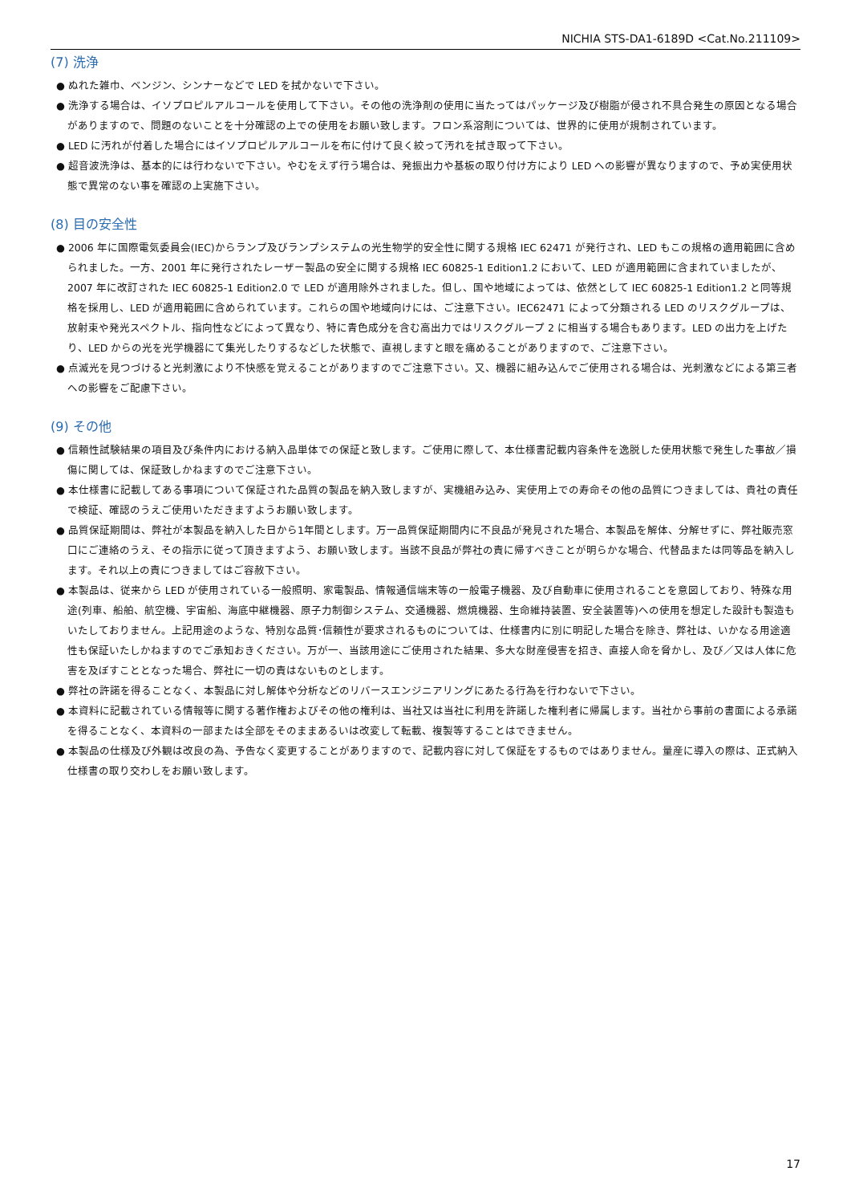NICHIA STS-DA1-6189D <Cat.No.211109>
(7) 洗浄
● ぬれた雑巾、ベンジン、シンナーなどで LED を拭かないで下さい。
● 洗浄する場合は、イソプロピルアルコールを使用して下さい。その他の洗浄剤の使用に当たってはパッケージ及び樹脂が侵され不具合発生の原因となる場合がありますので、問題のないことを十分確認の上での使用をお願い致します。フロン系溶剤については、世界的に使用が規制されています。
● LED に汚れが付着した場合にはイソプロピルアルコールを布に付けて良く絞って汚れを拭き取って下さい。
● 超音波洗浄は、基本的には行わないで下さい。やむをえず行う場合は、発振出力や基板の取り付け方により LED への影響が異なりますので、予め実使用状態で異常のない事を確認の上実施下さい。
(8) 目の安全性
● 2006 年に国際電気委員会(IEC)からランプ及びランプシステムの光生物学的安全性に関する規格 IEC 62471 が発行され、LED もこの規格の適用範囲に含められました。一方、2001 年に発行されたレーザー製品の安全に関する規格 IEC 60825-1 Edition1.2 において、LED が適用範囲に含まれていましたが、2007 年に改訂された IEC 60825-1 Edition2.0 で LED が適用除外されました。但し、国や地域によっては、依然として IEC 60825-1 Edition1.2 と同等規格を採用し、LED が適用範囲に含められています。これらの国や地域向けには、ご注意下さい。IEC62471 によって分類される LED のリスクグループは、放射束や発光スペクトル、指向性などによって異なり、特に青色成分を含む高出力ではリスクグループ 2 に相当する場合もあります。LED の出力を上げたり、LED からの光を光学機器にて集光したりするなどした状態で、直視しますと眼を痛めることがありますので、ご注意下さい。
● 点滅光を見つづけると光刺激により不快感を覚えることがありますのでご注意下さい。又、機器に組み込んでご使用される場合は、光刺激などによる第三者への影響をご配慮下さい。
(9) その他
● 信頼性試験結果の項目及び条件内における納入品単体での保証と致します。ご使用に際して、本仕様書記載内容条件を逸脱した使用状態で発生した事故／損傷に関しては、保証致しかねますのでご注意下さい。
● 本仕様書に記載してある事項について保証された品質の製品を納入致しますが、実機組み込み、実使用上での寿命その他の品質につきましては、貴社の責任で検証、確認のうえご使用いただきますようお願い致します。
● 品質保証期間は、弊社が本製品を納入した日から1年間とします。万一品質保証期間内に不良品が発見された場合、本製品を解体、分解せずに、弊社販売窓口にご連絡のうえ、その指示に従って頂きますよう、お願い致します。当該不良品が弊社の責に帰すべきことが明らかな場合、代替品または同等品を納入します。それ以上の責につきましてはご容赦下さい。
● 本製品は、従来から LED が使用されている一般照明、家電製品、情報通信端末等の一般電子機器、及び自動車に使用されることを意図しており、特殊な用途(列車、船舶、航空機、宇宙船、海底中継機器、原子力制御システム、交通機器、燃焼機器、生命維持装置、安全装置等)への使用を想定した設計も製造もいたしておりません。上記用途のような、特別な品質･信頼性が要求されるものについては、仕様書内に別に明記した場合を除き、弊社は、いかなる用途適性も保証いたしかねますのでご承知おきください。万が一、当該用途にご使用された結果、多大な財産侵害を招き、直接人命を脅かし、及び／又は人体に危害を及ぼすこととなった場合、弊社に一切の責はないものとします。
● 弊社の許諾を得ることなく、本製品に対し解体や分析などのリバースエンジニアリングにあたる行為を行わないで下さい。
● 本資料に記載されている情報等に関する著作権およびその他の権利は、当社又は当社に利用を許諾した権利者に帰属します。当社から事前の書面による承諾を得ることなく、本資料の一部または全部をそのままあるいは改変して転載、複製等することはできません。
● 本製品の仕様及び外観は改良の為、予告なく変更することがありますので、記載内容に対して保証をするものではありません。量産に導入の際は、正式納入仕様書の取り交わしをお願い致します。
17